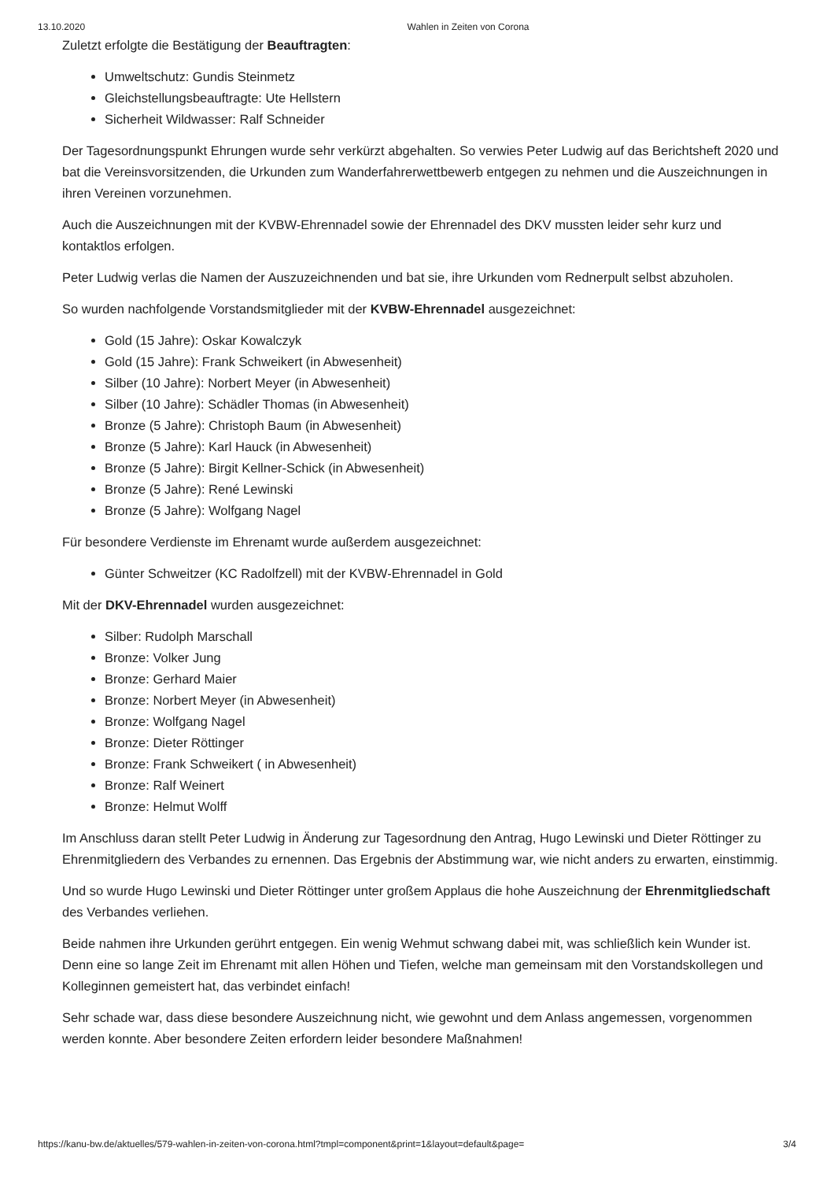13.10.2020 Wahlen in Zeiten von Corona
Zuletzt erfolgte die Bestätigung der Beauftragten:
Umweltschutz: Gundis Steinmetz
Gleichstellungsbeauftragte: Ute Hellstern
Sicherheit Wildwasser: Ralf Schneider
Der Tagesordnungspunkt Ehrungen wurde sehr verkürzt abgehalten. So verwies Peter Ludwig auf das Berichtsheft 2020 und bat die Vereinsvorsitzenden, die Urkunden zum Wanderfahrerwettbewerb entgegen zu nehmen und die Auszeichnungen in ihren Vereinen vorzunehmen.
Auch die Auszeichnungen mit der KVBW-Ehrennadel sowie der Ehrennadel des DKV mussten leider sehr kurz und kontaktlos erfolgen.
Peter Ludwig verlas die Namen der Auszuzeichnenden und bat sie, ihre Urkunden vom Rednerpult selbst abzuholen.
So wurden nachfolgende Vorstandsmitglieder mit der KVBW-Ehrennadel ausgezeichnet:
Gold (15 Jahre): Oskar Kowalczyk
Gold (15 Jahre): Frank Schweikert (in Abwesenheit)
Silber (10 Jahre): Norbert Meyer (in Abwesenheit)
Silber (10 Jahre): Schädler Thomas (in Abwesenheit)
Bronze (5 Jahre): Christoph Baum (in Abwesenheit)
Bronze (5 Jahre): Karl Hauck (in Abwesenheit)
Bronze (5 Jahre): Birgit Kellner-Schick (in Abwesenheit)
Bronze (5 Jahre): René Lewinski
Bronze (5 Jahre): Wolfgang Nagel
Für besondere Verdienste im Ehrenamt wurde außerdem ausgezeichnet:
Günter Schweitzer (KC Radolfzell) mit der KVBW-Ehrennadel in Gold
Mit der DKV-Ehrennadel wurden ausgezeichnet:
Silber: Rudolph Marschall
Bronze: Volker Jung
Bronze: Gerhard Maier
Bronze: Norbert Meyer (in Abwesenheit)
Bronze: Wolfgang Nagel
Bronze: Dieter Röttinger
Bronze: Frank Schweikert ( in Abwesenheit)
Bronze: Ralf Weinert
Bronze: Helmut Wolff
Im Anschluss daran stellt Peter Ludwig in Änderung zur Tagesordnung den Antrag, Hugo Lewinski und Dieter Röttinger zu Ehrenmitgliedern des Verbandes zu ernennen. Das Ergebnis der Abstimmung war, wie nicht anders zu erwarten, einstimmig.
Und so wurde Hugo Lewinski und Dieter Röttinger unter großem Applaus die hohe Auszeichnung der Ehrenmitgliedschaft des Verbandes verliehen.
Beide nahmen ihre Urkunden gerührt entgegen. Ein wenig Wehmut schwang dabei mit, was schließlich kein Wunder ist. Denn eine so lange Zeit im Ehrenamt mit allen Höhen und Tiefen, welche man gemeinsam mit den Vorstandskollegen und Kolleginnen gemeistert hat, das verbindet einfach!
Sehr schade war, dass diese besondere Auszeichnung nicht, wie gewohnt und dem Anlass angemessen, vorgenommen werden konnte. Aber besondere Zeiten erfordern leider besondere Maßnahmen!
https://kanu-bw.de/aktuelles/579-wahlen-in-zeiten-von-corona.html?tmpl=component&print=1&layout=default&page= 3/4